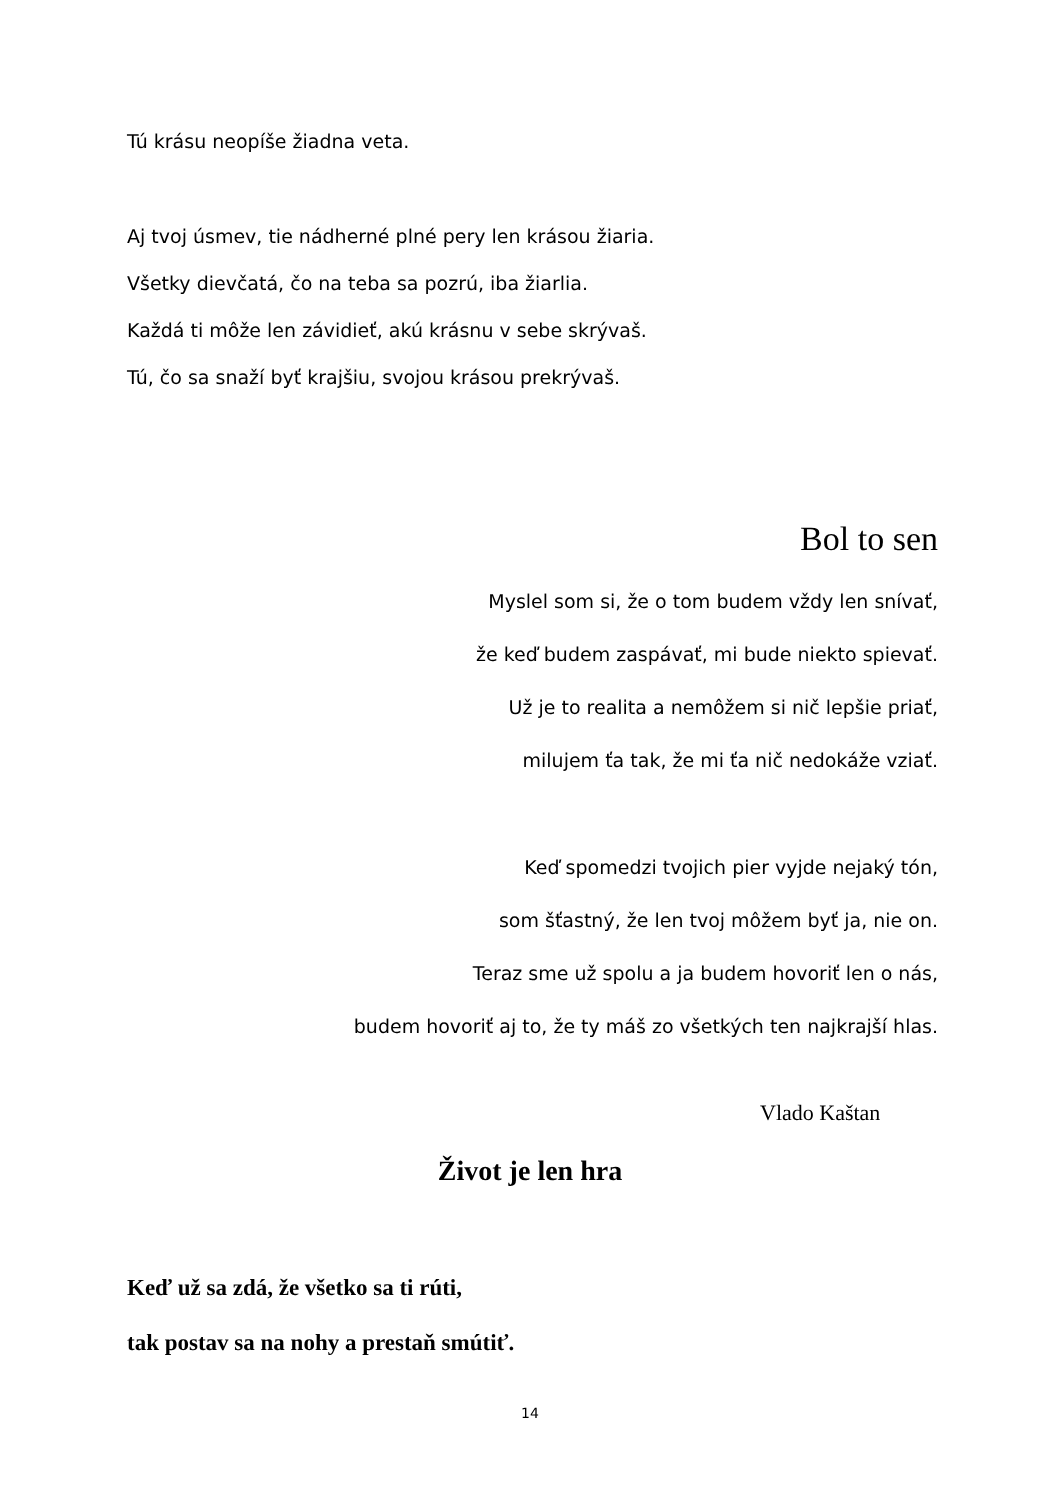Tú krásu neopíše žiadna veta.
Aj tvoj úsmev, tie nádherné plné pery len krásou žiaria.
Všetky dievčatá, čo na teba sa pozrú, iba žiarlia.
Každá ti môže len závidieť, akú krásnu v sebe skrývaš.
Tú, čo sa snaží byť krajšiu, svojou krásou prekrývaš.
Bol to sen
Myslel som si, že o tom budem vždy len snívať,
že keď budem zaspávať, mi bude niekto spievať.
Už je to realita a nemôžem si nič lepšie priať,
milujem ťa tak, že mi ťa nič nedokáže vziať.
Keď spomedzi tvojich pier vyjde nejaký tón,
som šťastný, že len tvoj môžem byť ja, nie on.
Teraz sme už spolu a ja budem hovoriť len o nás,
budem hovoriť aj to, že ty máš zo všetkých ten najkrajší hlas.
Vlado Kaštan
Život je len hra
Keď už sa zdá, že všetko sa ti rúti,
tak postav sa na nohy a prestaň smútiť.
14